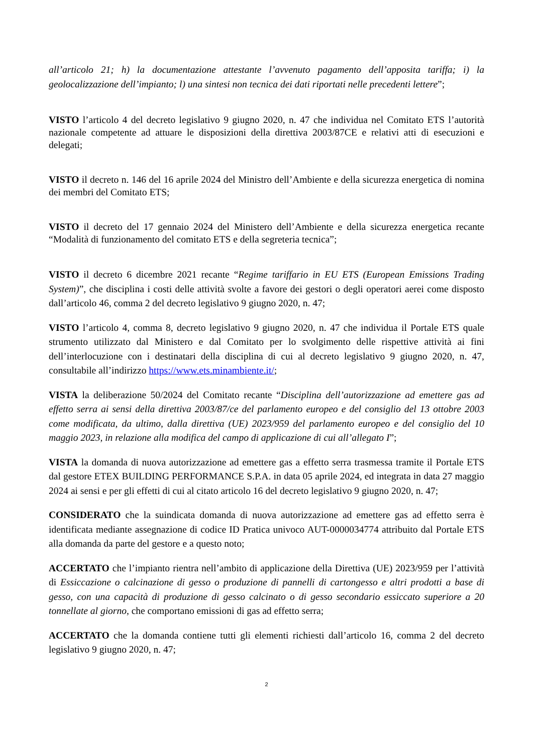all’articolo 21; h) la documentazione attestante l’avvenuto pagamento dell’apposita tariffa; i) la geolocalizzazione dell’impianto; l) una sintesi non tecnica dei dati riportati nelle precedenti lettere”;
VISTO l’articolo 4 del decreto legislativo 9 giugno 2020, n. 47 che individua nel Comitato ETS l’autorità nazionale competente ad attuare le disposizioni della direttiva 2003/87CE e relativi atti di esecuzioni e delegati;
VISTO il decreto n. 146 del 16 aprile 2024 del Ministro dell’Ambiente e della sicurezza energetica di nomina dei membri del Comitato ETS;
VISTO il decreto del 17 gennaio 2024 del Ministero dell’Ambiente e della sicurezza energetica recante “Modalità di funzionamento del comitato ETS e della segreteria tecnica”;
VISTO il decreto 6 dicembre 2021 recante “Regime tariffario in EU ETS (European Emissions Trading System)”, che disciplina i costi delle attività svolte a favore dei gestori o degli operatori aerei come disposto dall’articolo 46, comma 2 del decreto legislativo 9 giugno 2020, n. 47;
VISTO l’articolo 4, comma 8, decreto legislativo 9 giugno 2020, n. 47 che individua il Portale ETS quale strumento utilizzato dal Ministero e dal Comitato per lo svolgimento delle rispettive attività ai fini dell’interlocuzione con i destinatari della disciplina di cui al decreto legislativo 9 giugno 2020, n. 47, consultabile all’indirizzo https://www.ets.minambiente.it/;
VISTA la deliberazione 50/2024 del Comitato recante “Disciplina dell’autorizzazione ad emettere gas ad effetto serra ai sensi della direttiva 2003/87/ce del parlamento europeo e del consiglio del 13 ottobre 2003 come modificata, da ultimo, dalla direttiva (UE) 2023/959 del parlamento europeo e del consiglio del 10 maggio 2023, in relazione alla modifica del campo di applicazione di cui all’allegato I”;
VISTA la domanda di nuova autorizzazione ad emettere gas a effetto serra trasmessa tramite il Portale ETS dal gestore ETEX BUILDING PERFORMANCE S.P.A. in data 05 aprile 2024, ed integrata in data 27 maggio 2024 ai sensi e per gli effetti di cui al citato articolo 16 del decreto legislativo 9 giugno 2020, n. 47;
CONSIDERATO che la suindicata domanda di nuova autorizzazione ad emettere gas ad effetto serra è identificata mediante assegnazione di codice ID Pratica univoco AUT-0000034774 attribuito dal Portale ETS alla domanda da parte del gestore e a questo noto;
ACCERTATO che l’impianto rientra nell’ambito di applicazione della Direttiva (UE) 2023/959 per l’attività di Essiccazione o calcinazione di gesso o produzione di pannelli di cartongesso e altri prodotti a base di gesso, con una capacità di produzione di gesso calcinato o di gesso secondario essiccato superiore a 20 tonnellate al giorno, che comportano emissioni di gas ad effetto serra;
ACCERTATO che la domanda contiene tutti gli elementi richiesti dall’articolo 16, comma 2 del decreto legislativo 9 giugno 2020, n. 47;
2